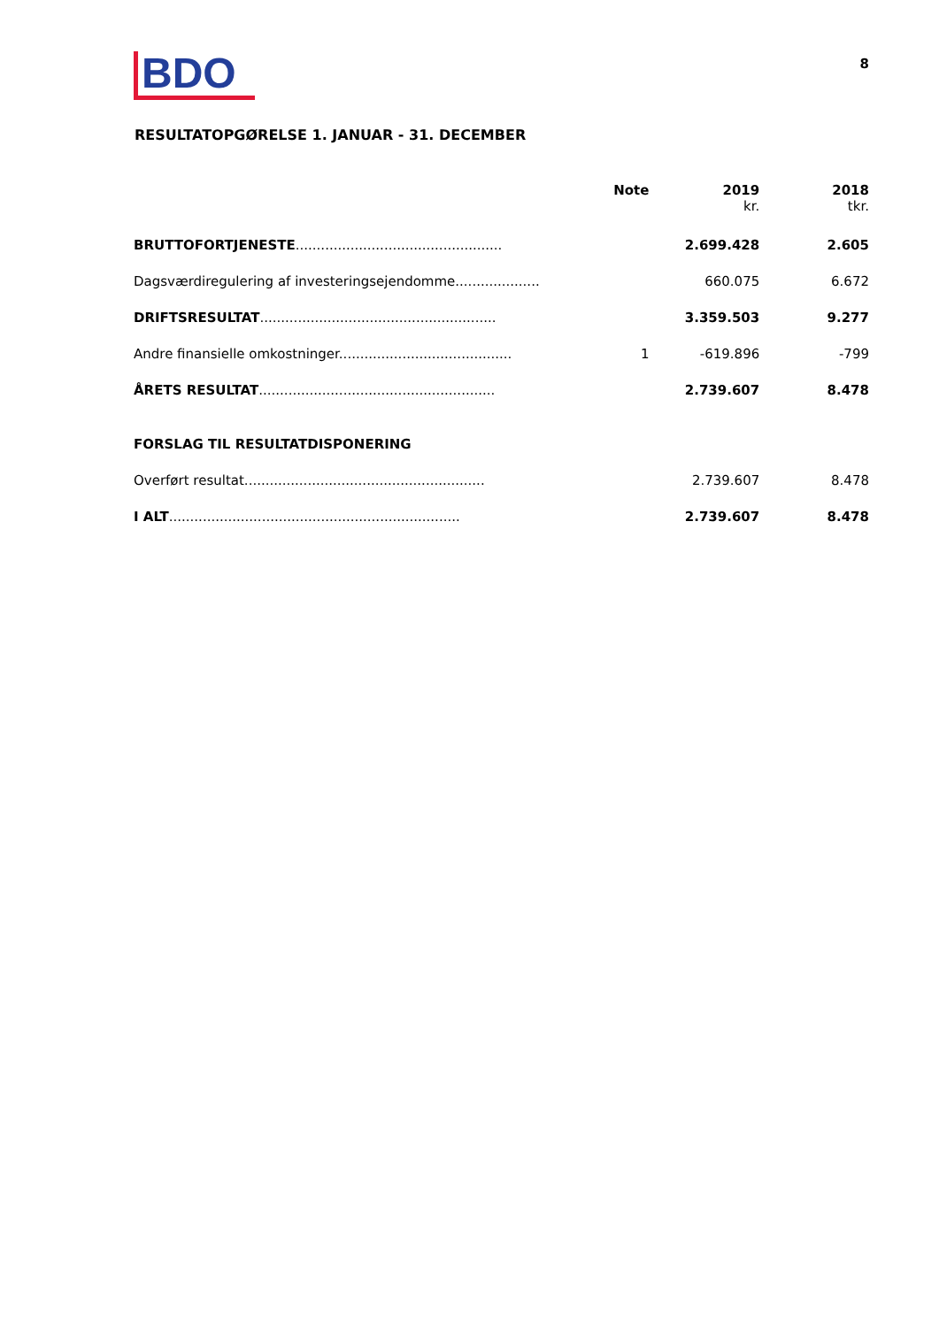BDO
8
RESULTATOPGØRELSE 1. JANUAR - 31. DECEMBER
| | Note | 2019 kr. | 2018 tkr. |
| --- | --- | --- | --- |
| BRUTTOFORTJENESTE ................................................. | | 2.699.428 | 2.605 |
| Dagsværdiregulering af investeringsejendomme.................... | | 660.075 | 6.672 |
| DRIFTSRESULTAT ........................................................ | | 3.359.503 | 9.277 |
| Andre finansielle omkostninger......................................... | 1 | -619.896 | -799 |
| ÅRETS RESULTAT ........................................................ | | 2.739.607 | 8.478 |
| FORSLAG TIL RESULTATDISPONERING | | | |
| Overført resultat......................................................... | | 2.739.607 | 8.478 |
| I ALT ..................................................................... | | 2.739.607 | 8.478 |